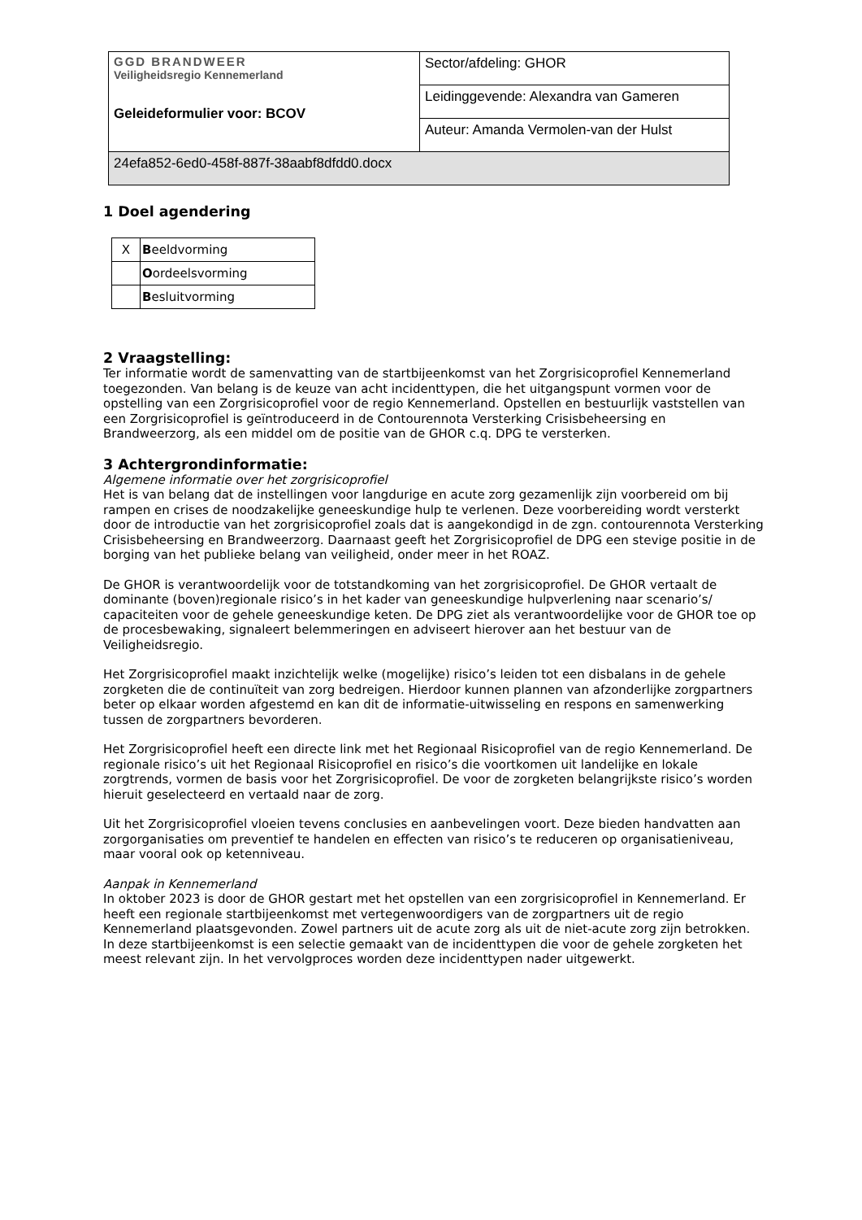| GGD BRANDWEER Veiligheidsregio Kennemerland Geleideformulier voor: BCOV | Sector/afdeling: GHOR |
| | Leidinggevende: Alexandra van Gameren |
| | Auteur: Amanda Vermolen-van der Hulst |
| 24efa852-6ed0-458f-887f-38aabf8dfdd0.docx | |
1 Doel agendering
| X | B eeldvorming |
| | O ordeelsvorming |
| | B esluitvorming |
2 Vraagstelling:
Ter informatie wordt de samenvatting van de startbijeenkomst van het Zorgrisicoprofiel Kennemerland toegezonden. Van belang is de keuze van acht incidenttypen, die het uitgangspunt vormen voor de opstelling van een Zorgrisicoprofiel voor de regio Kennemerland. Opstellen en bestuurlijk vaststellen van een Zorgrisicoprofiel is geïntroduceerd in de Contourennota Versterking Crisisbeheersing en Brandweerzorg, als een middel om de positie van de GHOR c.q. DPG te versterken.
3 Achtergrondinformatie:
Algemene informatie over het zorgrisicoprofiel
Het is van belang dat de instellingen voor langdurige en acute zorg gezamenlijk zijn voorbereid om bij rampen en crises de noodzakelijke geneeskundige hulp te verlenen. Deze voorbereiding wordt versterkt door de introductie van het zorgrisicoprofiel zoals dat is aangekondigd in de zgn. contourennota Versterking Crisisbeheersing en Brandweerzorg. Daarnaast geeft het Zorgrisicoprofiel de DPG een stevige positie in de borging van het publieke belang van veiligheid, onder meer in het ROAZ.
De GHOR is verantwoordelijk voor de totstandkoming van het zorgrisicoprofiel. De GHOR vertaalt de dominante (boven)regionale risico’s in het kader van geneeskundige hulpverlening naar scenario’s/ capaciteiten voor de gehele geneeskundige keten. De DPG ziet als verantwoordelijke voor de GHOR toe op de procesbewaking, signaleert belemmeringen en adviseert hierover aan het bestuur van de Veiligheidsregio.
Het Zorgrisicoprofiel maakt inzichtelijk welke (mogelijke) risico’s leiden tot een disbalans in de gehele zorgketen die de continuïteit van zorg bedreigen. Hierdoor kunnen plannen van afzonderlijke zorgpartners beter op elkaar worden afgestemd en kan dit de informatie-uitwisseling en respons en samenwerking tussen de zorgpartners bevorderen.
Het Zorgrisicoprofiel heeft een directe link met het Regionaal Risicoprofiel van de regio Kennemerland. De regionale risico’s uit het Regionaal Risicoprofiel en risico’s die voortkomen uit landelijke en lokale zorgtrends, vormen de basis voor het Zorgrisicoprofiel. De voor de zorgketen belangrijkste risico’s worden hieruit geselecteerd en vertaald naar de zorg.
Uit het Zorgrisicoprofiel vloeien tevens conclusies en aanbevelingen voort. Deze bieden handvatten aan zorgorganisaties om preventief te handelen en effecten van risico’s te reduceren op organisatieniveau, maar vooral ook op ketenniveau.
Aanpak in Kennemerland
In oktober 2023 is door de GHOR gestart met het opstellen van een zorgrisicoprofiel in Kennemerland. Er heeft een regionale startbijeenkomst met vertegenwoordigers van de zorgpartners uit de regio Kennemerland plaatsgevonden. Zowel partners uit de acute zorg als uit de niet-acute zorg zijn betrokken. In deze startbijeenkomst is een selectie gemaakt van de incidenttypen die voor de gehele zorgketen het meest relevant zijn. In het vervolgproces worden deze incidenttypen nader uitgewerkt.